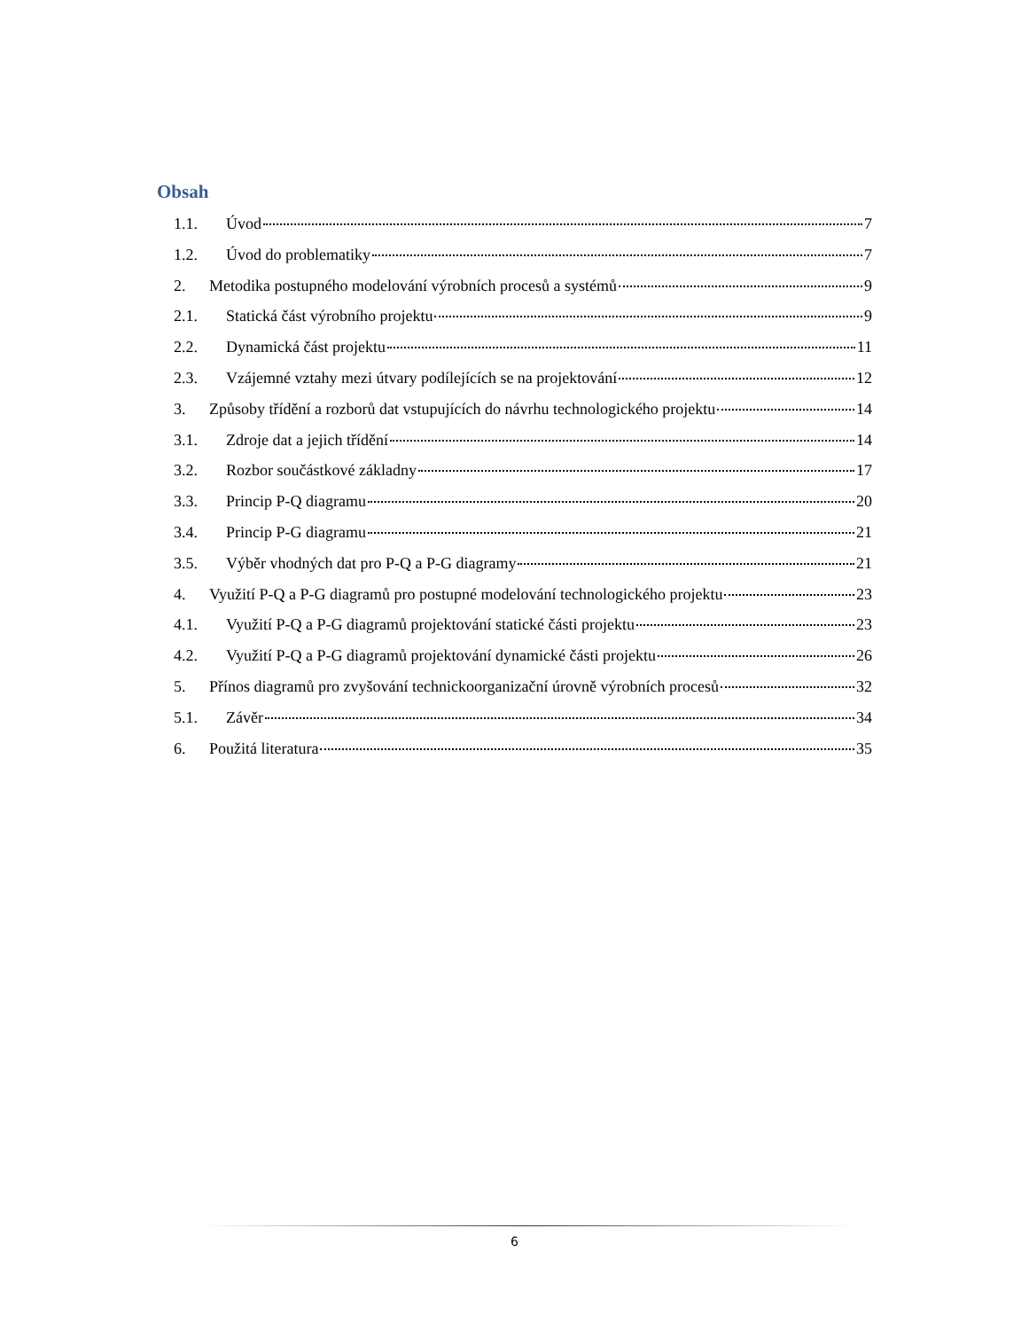Obsah
1.1. Úvod 7
1.2. Úvod do problematiky 7
2. Metodika postupného modelování výrobních procesů a systémů 9
2.1. Statická část výrobního projektu 9
2.2. Dynamická část projektu 11
2.3. Vzájemné vztahy mezi útvary podílejících se na projektování 12
3. Způsoby třídění a rozborů dat vstupujících do návrhu technologického projektu 14
3.1. Zdroje dat a jejich třídění 14
3.2. Rozbor součástkové základny 17
3.3. Princip P-Q diagramu 20
3.4. Princip P-G diagramu 21
3.5. Výběr vhodných dat pro P-Q a P-G diagramy 21
4. Využití P-Q a P-G diagramů pro postupné modelování technologického projektu 23
4.1. Využití P-Q a P-G diagramů projektování statické části projektu 23
4.2. Využití P-Q a P-G diagramů projektování dynamické části projektu 26
5. Přínos diagramů pro zvyšování technickoorganizační úrovně výrobních procesů 32
5.1. Závěr 34
6. Použitá literatura 35
6